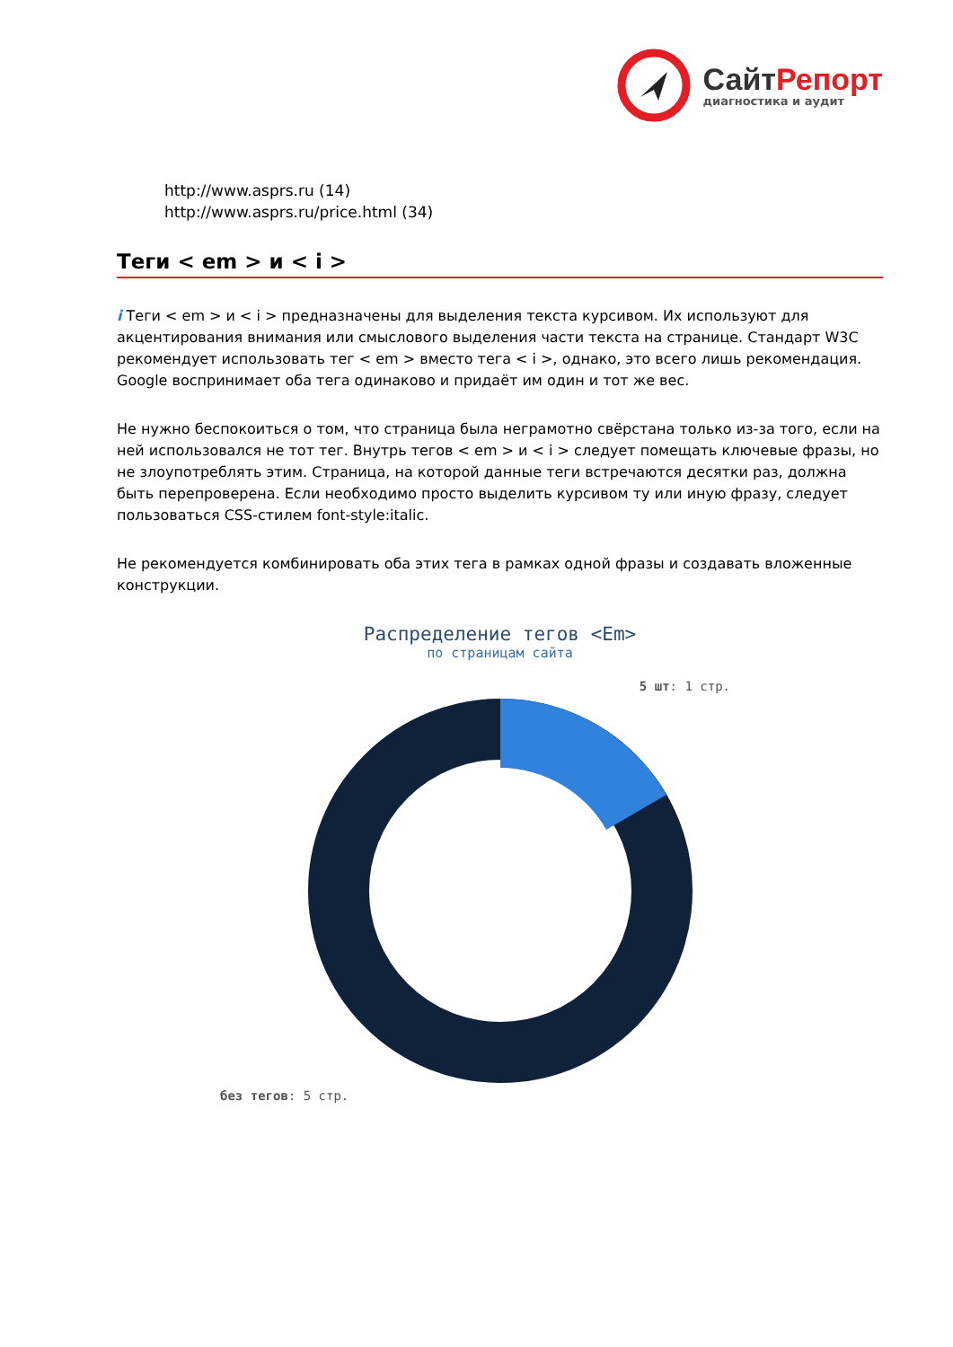Сайт Репорт
диагностика и аудит
http://www.asprs.ru (14)
http://www.asprs.ru/price.html (34)
Теги < em > и < i >
i Теги < em > и < i > предназначены для выделения текста курсивом. Их используют для акцентирования внимания или смыслового выделения части текста на странице. Стандарт W3C рекомендует использовать тег < em > вместо тега < i >, однако, это всего лишь рекомендация. Google воспринимает оба тега одинаково и придаёт им один и тот же вес.
Не нужно беспокоиться о том, что страница была неграмотно свёрстана только из-за того, если на ней использовался не тот тег. Внутрь тегов < em > и < i > следует помещать ключевые фразы, но не злоупотреблять этим. Страница, на которой данные теги встречаются десятки раз, должна быть перепроверена. Если необходимо просто выделить курсивом ту или иную фразу, следует пользоваться CSS-стилем font-style:italic.
Не рекомендуется комбинировать оба этих тега в рамках одной фразы и создавать вложенные конструкции.
Распределение тегов <Em>
по страницам сайта
5 шт: 1 стр.
без тегов: 5 стр.